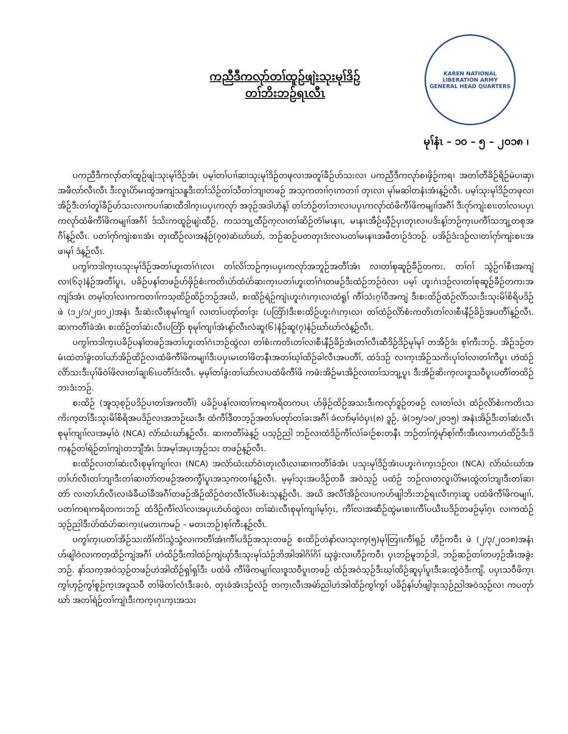ကညီဒီကလုာ်တၢ်ထူဉ်ဖျဲးသုးမုၢ်ဒိဉ်
တၢ်ဘိးဘဉ်ရၤလီၤ
KAREN NATIONAL LIBERATION ARMY
GENERAL HEAD QUARTERS
မုၢ်နံၤ – ၁၀ – ၅ – ၂၀၁၈ ၊
ပကညီဒီကလုာ်တၢ်ထူဉ်ဖျဲးသုးမုၢ်ဒိဉ်အံၤ ပမ့ၢ်တၢ်ပၢၢ်ဆၢသုးမုၢ်ဒိဉ်တဖုလၢအတူၢ်ခီဉ်ဟ်သးလၢ ပကညီဒီကလုာ်စၢဖှိဉ်ကရၢ အတၢ်တီခိဉ်ရိဉ်မဲပၢဆှၢအဖီလာ်လီၤလီၤ ဒီးလူၤပိာ်မၤထွဲအကျဲသနူဒီးတၢ်သိဉ်တၢ်သီတၢ်ဘျၢတဖဉ် အသ့ကတၢၢ်ဂ့ၤကတၢၢ် တုၤလၢ မုၢ်မဆါတနံၤအံၤန့ဉ်လီၤ. ပမ့ၢ်သုးမုၢ်ဒိဉ်တဖုလၢအိဉ်ဒီးတၢ်တူၢ်ခီဉ်ဟ်သးလၢကပၢၢ်ဆၢထီဒါက့ၤပပှၤကလုာ် အဒုဉ်အဒါဟံန့ၢ် တၢ်ဘံဉ်တၢ်ဘၢလၢပပှၤကလုာ်ထံဖိကီၢ်ဖိကမျၢၢ်အဂီၢ် ဒီးဂုာ်ကျဲးစၢးတၢ်လၢပပှၤကလုာ်ထံဖိကီၢ်ဖိကမျၢၢ်အဂီၢ် ဒ်သိးကထူဉ်ဖျဲးထီဉ်, ကသဘျ့ထီဉ်က့လၢတၢ်ဆိဉ်တံၢ်မၤနၢၤ, မၤနၢၤအီဉ်ဃှီဉ်ပှၤတုၤလၢပဒိးန့ၢ်ဘဉ်က့ၤပကီၢ်သဘျ့တစုအဂီၢ်န့ဉ်လီၤ. ပတၢ်ဂုာ်ကျဲးစၢးအံၤ တုၤထီဉ်လၢအနံဉ်(၇၀)ဆံဃာ်ဃာ်, ဘဉ်ဆဉ်ပတတုၤဒံးလၢပတၢ်မၤနၢၤအဖီတၢဉ်ဒံဘဉ်. ပအိဉ်ဒံးဒဉ်လၢတၢ်ဂုာ်ကျဲးစၢးအဖၢမုၢ် ဒံန့ဉ်လီၤ.
ပကွၢ်ကဒါက့ၤပသုးမုၢ်ဒိဉ်အတၢ်ဟူးတၢ်ဂဲၤလၢ တၢ်လိၢ်ဘဉ်က့ၤပပှၤကလုာ်အဘူဉ်အတီၢ်အံၤ လၢတၢ်စုဆူဉ်ခီဉ်တကး, တၢ်ဂၢ် သွံဉ်ဂၢ်စီၤအကျဲလၢ(၆၃)နံဉ်အတီၢ်ပူၤ, ပခိဉ်ပနၢ်တဖဉ်ဟ်ဖှိဉ်စံးကတိၤပဲာ်ထံပဲာ်ဆးက့ၤပတၢ်ဟူးတၢ်ဂဲၤတဖဉ်ဒီးထံဉ်ဘဉ်ဝဲလၢ ပမ့ၢ် ဟူးဂဲၤဒဉ်လၢတၢ်စုဆူဉ်ခီဉ်တကးအကျဲဒ်အံၤ တမ့ၢ်တၢ်လၢကကတၢၢ်ကသ့ထိဉ်ထိဉ်ဘဉ်အဃိ, စးထိဉ်ရဲဉ်ကျဲၤဟူးဂဲၤက့ၤလၢထံရူၢ် ကီၢ်သဲးဂ့ၢ်ဝီအကျဲ ဒီးစးထိဉ်ထံဉ်လိာ်သးဒီးသုးမိၢ်စိရိပဒိဉ်ဖဲ (၁၂/၁/၂၀၁၂)အနံၤ ဒီးဆဲးလီၤစုမုၢ်ကျၢၢ် လၢတၢ်ပတုာ်တၢ်ဒုး (ပတြိာ်)ဒီးစးထိဉ်ဟူးဂဲၤက့ၤလၢ တၢ်ထံဉ်လိာ်စံးကတိၤတၢ်လၢစီၤနီဉ်ခိဉ်အပတီၢ်န့ဉ်လီၤ. ဆၢကတီၢ်ခဲအံၤ စးထိဉ်တၢ်ဆဲးလီၤပတြိာ် စုမုၢ်ကျၢၢ်အံၤန့ာ်လီၤလံဆူ(၆)နံဉ်ဆူ(၇)နံဉ်ဃာ်ဃာ်လံန့ဉ်လီၤ.
ပကွၢ်ကဒါက့ၤပခိဉ်ပနၢ်တဖဉ်အတၢ်ဟူးတၢ်ဂဲၤဘဉ်ထွဲလၢ တၢ်စံးကတိၤတၢ်လၢစီၤနီဉ်ခိဉ်အံၤတၢ်လီၤဆီဒိဉ်ဒိဉ်မုၢ်မုၢ် တအိဉ်ဒံး စ့ၢ်ကီးဘဉ်. အိဉ်ဒဉ်တမံၤထဲတၢ်ခွဲးတၢ်ယာ်အိဉ်ထိဉ်လၢထံဖိကီၢ်ဖိကမျၢၢ်ဒီးပပှၤမၤတၢ်ဖိတနီၤအတၢ်ဃ့ၢ်ထိဉ်ခါလီၤအပတီၢ်, ထဲဒ်ဒဉ် လၢက့ၤအိဉ်သကိးပုၢ်ဝၢ်လၢတၢ်ကီပူၤ ဟဲထံဉ်လိာ်သးဒီးပုၢ်ဖိဝဲၢ်ဖိလၢတၢ်ချၢ၆ၤပတီၢ်ဒံးလီၤ. မ့မ့ၢ်တၢ်ခွဲးတၢ်ယာ်လၢပထံဖိကီၢ်ဖိ ကဖံးအိဉ်မၤအိဉ်လၢတၢ်သဘျ့ပူၤ ဒီးအိဉ်ဆိးက့လၢဒူသဝီပူၤပတီၢ်တထိဉ်ဘးဒံးဘဉ်.
စးထိဉ် (အူသ့စ့ဉ်ပဒိဉ်ပၢတၢ်အကတီၢ်) ပခိဉ်ပနၢ်လၢတၢ်ကရၢကရိတကပၤ ဟ်ဖှိဉ်ထိဉ်အသးဒီးကလုာ်ဒူဉ်တဖဉ် လၢတၢ်လဲၤ ထံဉ်လိာ်စံးကတိၤသကိးက့တၢ်ဒီးသုးမိၢ်စိရိအပဒိဉ်လၢအဘဉ်ဃးဒီး ထံကီၢ်ဒီတဘ့ဉ်အတၢ်ပတုာ်တၢ်ခးအဂီၢ် ခဲလၢာ်မ့ၢ်ဝဲပှၤ(၈) ဒူဉ်, ဖဲ(၁၅/၁၀/၂၀၁၅) အနံၤအိဉ်ဒီးတၢ်ဆဲးလီၤစုမုၢ်ကျၢၢ်လၢအမ့ၢ်ဝဲ (NCA) လံာ်ဃံးဃာ်န့ဉ်လီၤ. ဆၢကတီၢ်ဖဲန့ဉ် ပသ့ဉ်ညါ ဘဉ်လၢထံဒိဉ်ကီၢ်လဲၢ်ခၢဉ်စးတနီၤ ဘဉ်တၢ်ကွဲမုာ်စ့ၢ်ကီးအီၤလၢကဟဲထိဉ်ဒီးဒိကနဉ်တၢ်ရဲဉ်တၢ်ကျဲၤတဘျီအံၤ ဒ်အမ့ၢ်အပှၤအှဉ်သး တဖဉ်န့ဉ်လီၤ.
စးထိဉ်လၢတၢ်ဆဲးလီၤစုမုၢ်ကျၢၢ်လၢ (NCA) အလံာ်ဃံးဃာ်ဝံၤတုၤလီၤလၢဆၢကတီၢ်ခဲအံၤ ပသုးမုၢ်ဒိဉ်အံၤပဟူးဂဲၤက့ၤဒဉ်လၢ (NCA) လံာ်ဃံးဃာ်အတၢ်ဟ်လီၤတၢ်ဘျၢဒီးတၢ်ဆၢတဲာ်တဖဉ်အတကွီၢ်ပူၤအသ့ကတၢၢ်န့ဉ်လီၤ. မ့မ့ၢ်သုးအပဒိဉ်တခီ အဝဲသ့ဉ် ပထံဉ် ဘဉ်လၢတလူၤပိာ်မၤထွဲတၢ်ဘျၢဒီးတၢ်ဆၢတဲာ် လၢတၢ်ဟ်လီၤလၢခံခီယၢ်ခီအဂီၢ်တဖဉ်အိဉ်ထိဉ်ဝဲတလီၢ်လီၢ်ပစံးသ့န့ဉ်လီၤ. အဃိ အလီၢ်အိဉ်လၢပကဟ်ဖျါဘိးဘဉ်ရၤလီၤက့ၤဆူ ပထံဖိကီၢ်ဖိကမျၢၢ်, ပတၢ်ကရၢကရိတကးဘဉ် ထံဒိဉ်ကီၢ်လဲၢ်လၢအပှၤဟဲဟ်ထွဲလၢ တၢ်ဆဲးလီၤစုမုၢ်ကျၢၢ်မ့ၢ်ဂ့ၤ, ကီၢ်လၢအဆီဉ်ထွဲမၤစၢၤကီၢ်ပယီၤပဒိဉ်တဖဉ်မ့ၢ်ဂ့ၤ လၢကထံဉ် သ့ဉ်ညါဒီးပဲာ်ထံပဲာ်ဆးက့ၤ(မတၤကမဉ် – မတၤဘဉ်)စ့ၢ်ကီးန့ဉ်လီၤ.
ပကွၢ်က့ၤပတၢ်အိဉ်သးကိၢ်ကိၢ်သွံသွံလၢကတီၢ်အံၤကီၢ်ပဒိဉ်အသုးတဖဉ် စးထိဉ်ဟဲနာ်လၢသုးက့(၅)မုၢ်တြၢၤကီၢ်ရှဉ် ဟီဉ်ကဝီၤ ဖဲ (၂/၃/၂၀၁၈)အနံၤဟ်ဖျါဝဲလၢကတ့ထိဉ်ကျဲအဂီၢ် ဟဲထိဉ်ဒီးကါထဲဉ်ကျဲဃုာ်ဒီးသုးမုၢ်သံဉ်ဘိအါအါဂိၢ်ဂိၢ် ဃုခွဲးလၢဟီဉ်ကဝီၤ ပှၤဘဉ်မူဘဉ်ဒါ, ဘဉ်ဆဉ်တၢ်တဟ့ဉ်အီၤအခွဲးဘဉ်. နာ်သက့အဝဲသ့ဉ်တဖဉ်ဟဲအါထိဉ်ရှၢ်ရှၢ်ဒီး ပထံဖိ ကီၢ်ဖိကမျၢၢ်လၢဒူသဝီပူၤတဖဉ် ထံဉ်အဝဲသ့ဉ်ဒီးဃ့ၢ်ထိဉ်ဆူပှၢ်ပူၤဒီးခးထွဲဝဲဒီးကျိ, ပပှၤသဝီဖိက့ၤကွၢ်ဟှဉ်ကွၢ်စူဉ်က့ၤအဒူသဝီ တၢ်ဖိတၢ်လံၤဒီးခးဝဲ, တုၤခဲအံၤဒဉ်လဲဉ် တက့ၤလီၤအမဲာ်ညါဟဲအါထိဉ်ကွၢ်ကွၢ် ပခိဉ်နၢ်ဟ်ဖျါဒုးသ့ဉ်ညါအဝဲသ့ဉ်လၢ ကပတုာ် ဃာ် အတၢ်ရဲဉ်တၢ်ကျဲၤဒီးကက့ၤဂုၤက့ၤအသး